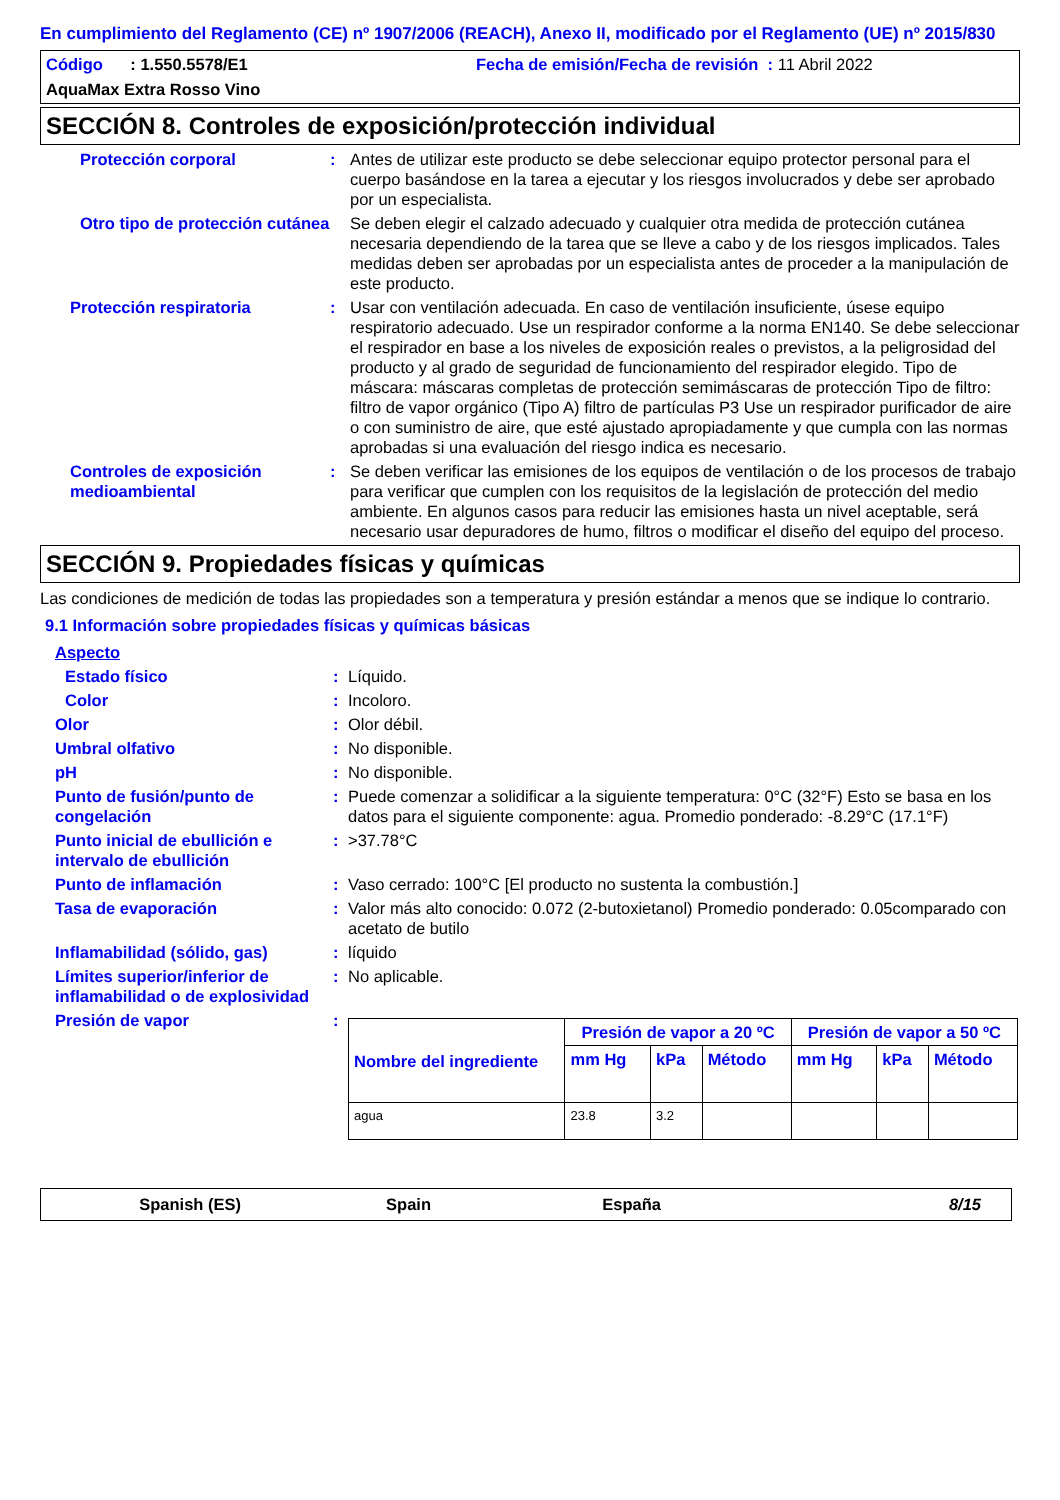En cumplimiento del Reglamento (CE) nº 1907/2006 (REACH), Anexo II, modificado por el Reglamento (UE) nº 2015/830
Código : 1.550.5578/E1 Fecha de emisión/Fecha de revisión : 11 Abril 2022
AquaMax Extra Rosso Vino
SECCIÓN 8. Controles de exposición/protección individual
Protección corporal : Antes de utilizar este producto se debe seleccionar equipo protector personal para el cuerpo basándose en la tarea a ejecutar y los riesgos involucrados y debe ser aprobado por un especialista.
Otro tipo de protección cutánea
Se deben elegir el calzado adecuado y cualquier otra medida de protección cutánea necesaria dependiendo de la tarea que se lleve a cabo y de los riesgos implicados. Tales medidas deben ser aprobadas por un especialista antes de proceder a la manipulación de este producto.
Protección respiratoria : Usar con ventilación adecuada. En caso de ventilación insuficiente, úsese equipo respiratorio adecuado. Use un respirador conforme a la norma EN140. Se debe seleccionar el respirador en base a los niveles de exposición reales o previstos, a la peligrosidad del producto y al grado de seguridad de funcionamiento del respirador elegido. Tipo de máscara: máscaras completas de protección semimáscaras de protección Tipo de filtro: filtro de vapor orgánico (Tipo A) filtro de partículas P3 Use un respirador purificador de aire o con suministro de aire, que esté ajustado apropiadamente y que cumpla con las normas aprobadas si una evaluación del riesgo indica es necesario.
Controles de exposición medioambiental
: Se deben verificar las emisiones de los equipos de ventilación o de los procesos de trabajo para verificar que cumplen con los requisitos de la legislación de protección del medio ambiente. En algunos casos para reducir las emisiones hasta un nivel aceptable, será necesario usar depuradores de humo, filtros o modificar el diseño del equipo del proceso.
SECCIÓN 9. Propiedades físicas y químicas
Las condiciones de medición de todas las propiedades son a temperatura y presión estándar a menos que se indique lo contrario.
9.1 Información sobre propiedades físicas y químicas básicas
Aspecto
Estado físico : Líquido.
Color : Incoloro.
Olor : Olor débil.
Umbral olfativo : No disponible.
pH : No disponible.
Punto de fusión/punto de congelación
: Puede comenzar a solidificar a la siguiente temperatura: 0°C (32°F) Esto se basa en los datos para el siguiente componente: agua. Promedio ponderado: -8.29°C (17.1°F)
Punto inicial de ebullición e intervalo de ebullición
: >37.78°C
Punto de inflamación : Vaso cerrado: 100°C [El producto no sustenta la combustión.]
Tasa de evaporación : Valor más alto conocido: 0.072 (2-butoxietanol) Promedio ponderado: 0.05comparado con acetato de butilo
Inflamabilidad (sólido, gas) : líquido
Límites superior/inferior de inflamabilidad o de explosividad
: No aplicable.
Presión de vapor :
| Nombre del ingrediente | Presión de vapor a 20 ºC | | | Presión de vapor a 50 ºC | | |
| --- | --- | --- | --- | --- | --- | --- |
| | mm Hg | kPa | Método | mm Hg | kPa | Método |
| agua | 23.8 | 3.2 | | | | |
Spanish (ES) Spain España 8/15